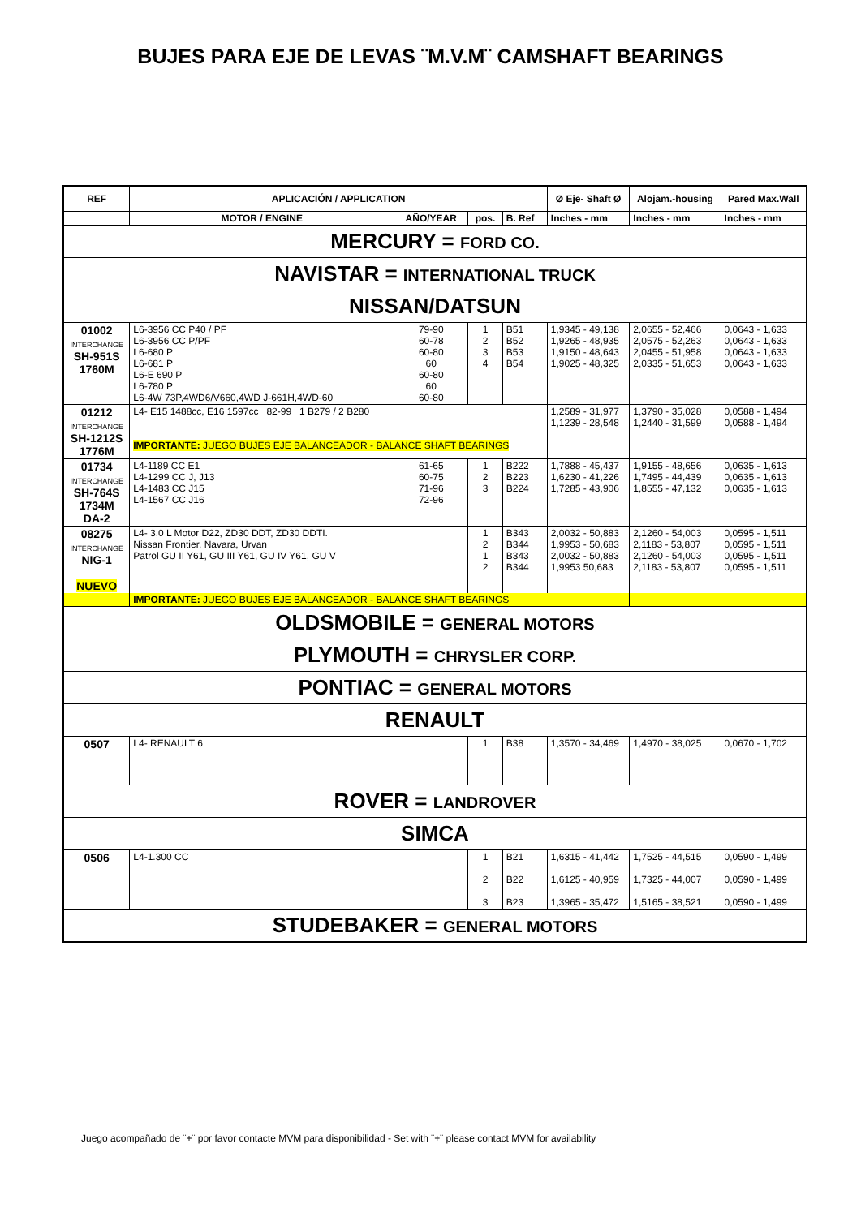BUJES PARA EJE DE LEVAS ¨M.V.M¨ CAMSHAFT BEARINGS
| REF | APLICACIÓN / APPLICATION | | | | Ø Eje- Shaft Ø | Alojam.-housing | Pared Max.Wall |
| --- | --- | --- | --- | --- | --- | --- | --- |
| | MOTOR / ENGINE | AÑO/YEAR | pos. | B. Ref | Inches - mm | Inches - mm | Inches - mm |
| MERCURY = FORD CO. | | | | | | | |
| NAVISTAR = INTERNATIONAL TRUCK | | | | | | | |
| NISSAN/DATSUN | | | | | | | |
| 01002 INTERCHANGE SH-951S 1760M | L6-3956 CC P40 / PF L6-3956 CC P/PF L6-680 P L6-681 P L6-E 690 P L6-780 P L6-4W 73P,4WD6/V660,4WD J-661H,4WD-60 | 79-90 60-78 60-80 60 60-80 60 60-80 | 1 2 3 4 | B51 B52 B53 B54 | 1,9345 - 49,138 1,9265 - 48,935 1,9150 - 48,643 1,9025 - 48,325 | 2,0655 - 52,466 2,0575 - 52,263 2,0455 - 51,958 2,0335 - 51,653 | 0,0643 - 1,633 0,0643 - 1,633 0,0643 - 1,633 0,0643 - 1,633 |
| 01212 INTERCHANGE SH-1212S 1776M | L4- E15 1488cc, E16 1597cc 82-99 1 B279 / 2 B280 IMPORTANTE: JUEGO BUJES EJE BALANCEADOR - BALANCE SHAFT BEARINGS | | | | 1,2589 - 31,977 1,1239 - 28,548 | 1,3790 - 35,028 1,2440 - 31,599 | 0,0588 - 1,494 0,0588 - 1,494 |
| 01734 INTERCHANGE SH-764S 1734M DA-2 | L4-1189 CC E1 L4-1299 CC J, J13 L4-1483 CC J15 L4-1567 CC J16 | 61-65 60-75 71-96 72-96 | 1 2 3 | B222 B223 B224 | 1,7888 - 45,437 1,6230 - 41,226 1,7285 - 43,906 | 1,9155 - 48,656 1,7495 - 44,439 1,8555 - 47,132 | 0,0635 - 1,613 0,0635 - 1,613 0,0635 - 1,613 |
| 08275 INTERCHANGE NIG-1 NUEVO | L4- 3,0 L Motor D22, ZD30 DDT, ZD30 DDTI. Nissan Frontier, Navara, Urvan Patrol GU II Y61, GU III Y61, GU IV Y61, GU V | | 1 2 1 2 | B343 B344 B343 B344 | 2,0032 - 50,883 1,9953 - 50,683 2,0032 - 50,883 1,9953 50,683 | 2,1260 - 54,003 2,1183 - 53,807 2,1260 - 54,003 2,1183 - 53,807 | 0,0595 - 1,511 0,0595 - 1,511 0,0595 - 1,511 0,0595 - 1,511 |
| | IMPORTANTE: JUEGO BUJES EJE BALANCEADOR - BALANCE SHAFT BEARINGS | | | | | | |
| OLDSMOBILE = GENERAL MOTORS | | | | | | | |
| PLYMOUTH = CHRYSLER CORP. | | | | | | | |
| PONTIAC = GENERAL MOTORS | | | | | | | |
| RENAULT | | | | | | | |
| 0507 | L4- RENAULT 6 | | 1 | B38 | 1,3570 - 34,469 | 1,4970 - 38,025 | 0,0670 - 1,702 |
| ROVER = LANDROVER | | | | | | | |
| SIMCA | | | | | | | |
| 0506 | L4-1.300 CC | | 1 2 3 | B21 B22 B23 | 1,6315 - 41,442 1,6125 - 40,959 1,3965 - 35,472 | 1,7525 - 44,515 1,7325 - 44,007 1,5165 - 38,521 | 0,0590 - 1,499 0,0590 - 1,499 0,0590 - 1,499 |
| STUDEBAKER = GENERAL MOTORS | | | | | | | |
Juego acompañado de ¨+¨ por favor contacte MVM para disponibilidad - Set with ¨+¨ please contact MVM for availability